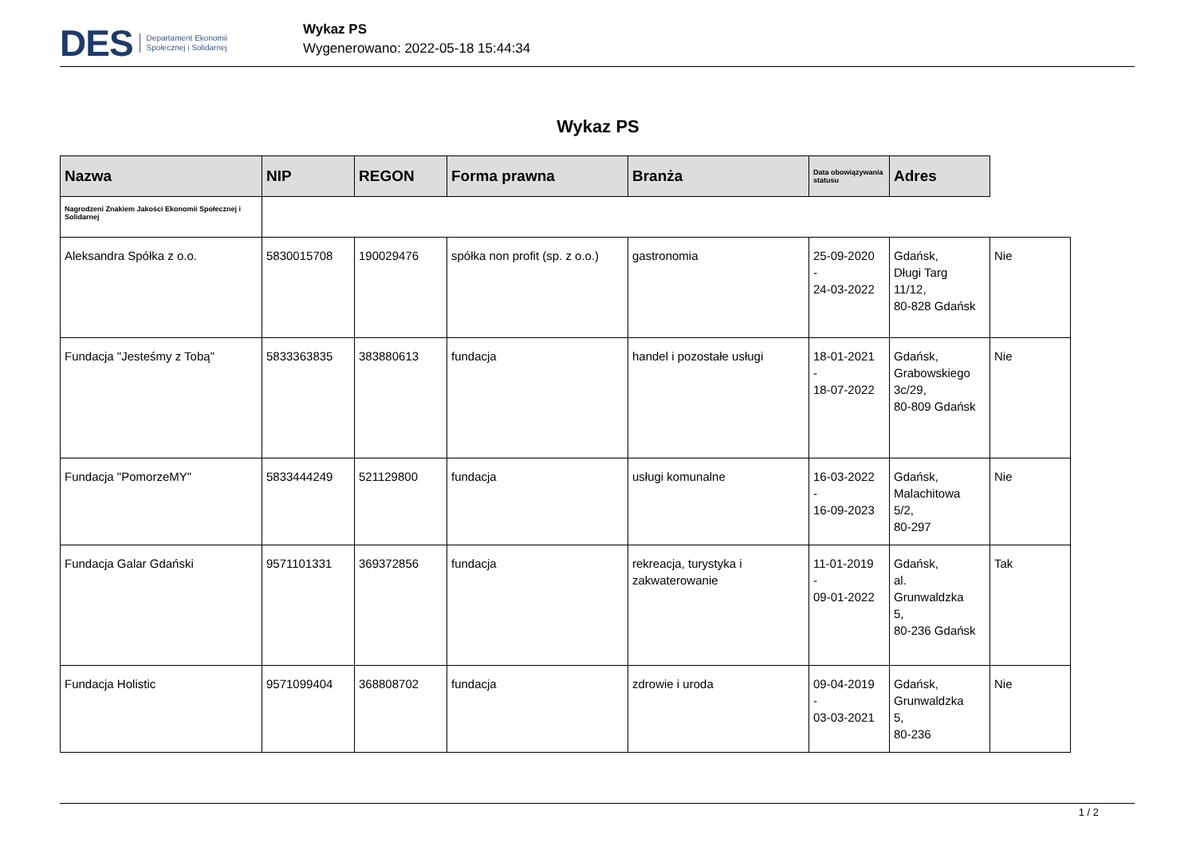DES Departament Ekonomii
Społecznej i Solidarnej
Wykaz PS
Wygenerowano: 2022-05-18 15:44:34
Wykaz PS
| Nazwa | NIP | REGON | Forma prawna | Branża | Data obowiązywania statusu | Adres | |
| --- | --- | --- | --- | --- | --- | --- | --- |
| Nagrodzeni Znakiem Jakości Ekonomii Społecznej i Solidarnej | | | | | | | |
| Aleksandra Spółka z o.o. | 5830015708 | 190029476 | spółka non profit (sp. z o.o.) | gastronomia | 25-09-2020 - 24-03-2022 | Gdańsk, Długi Targ 11/12, 80-828 Gdańsk | Nie |
| Fundacja "Jesteśmy z Tobą" | 5833363835 | 383880613 | fundacja | handel i pozostałe usługi | 18-01-2021 - 18-07-2022 | Gdańsk, Grabowskiego 3c/29, 80-809 Gdańsk | Nie |
| Fundacja "PomorzeMY" | 5833444249 | 521129800 | fundacja | usługi komunalne | 16-03-2022 - 16-09-2023 | Gdańsk, Malachitowa 5/2, 80-297 | Nie |
| Fundacja Galar Gdański | 9571101331 | 369372856 | fundacja | rekreacja, turystyka i zakwaterowanie | 11-01-2019 - 09-01-2022 | Gdańsk, al. Grunwaldzka 5, 80-236 Gdańsk | Tak |
| Fundacja Holistic | 9571099404 | 368808702 | fundacja | zdrowie i uroda | 09-04-2019 - 03-03-2021 | Gdańsk, Grunwaldzka 5, 80-236 | Nie |
1 / 2